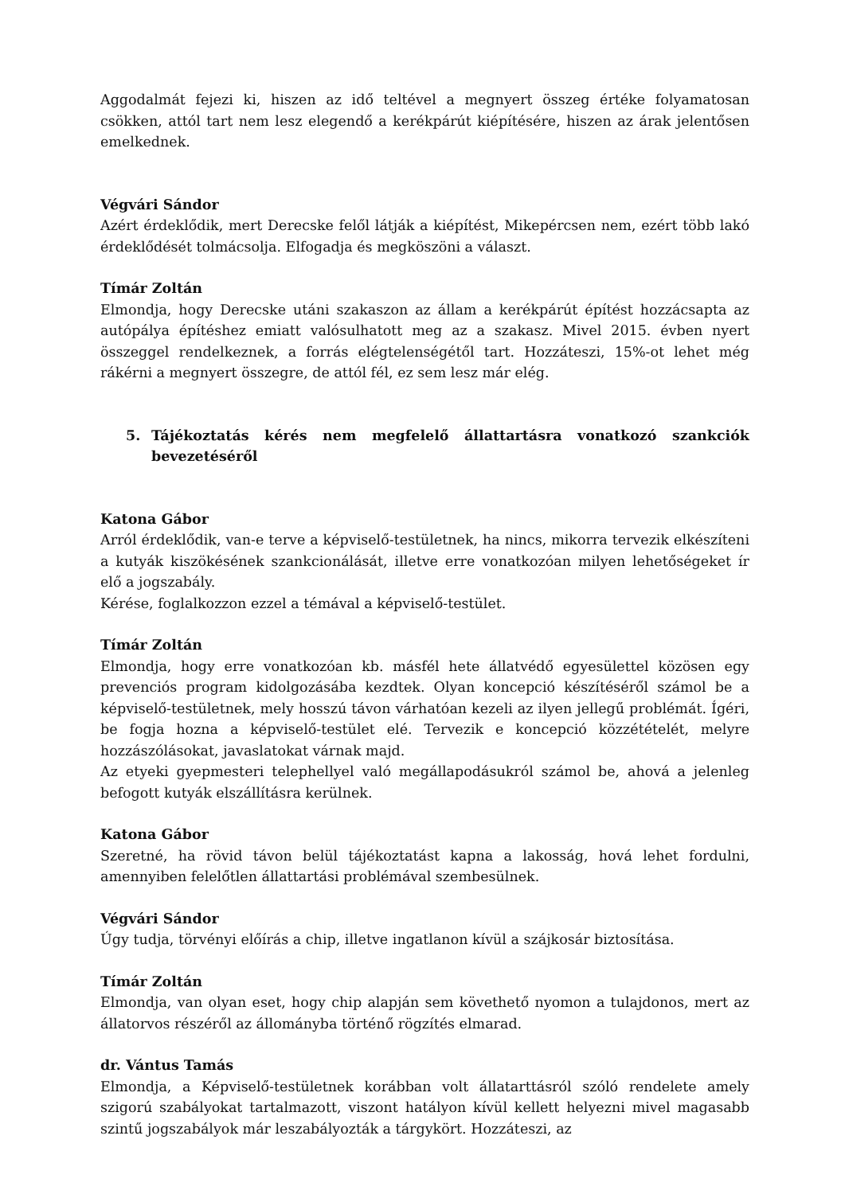Aggodalmát fejezi ki, hiszen az idő teltével a megnyert összeg értéke folyamatosan csökken, attól tart nem lesz elegendő a kerékpárút kiépítésére, hiszen az árak jelentősen emelkednek.
Végvári Sándor
Azért érdeklődik, mert Derecske felől látják a kiépítést, Mikepércsen nem, ezért több lakó érdeklődését tolmácsolja. Elfogadja és megköszöni a választ.
Tímár Zoltán
Elmondja, hogy Derecske utáni szakaszon az állam a kerékpárút építést hozzácsapta az autópálya építéshez emiatt valósulhatott meg az a szakasz. Mivel 2015. évben nyert összeggel rendelkeznek, a forrás elégtelenségétől tart. Hozzáteszi, 15%-ot lehet még rákérni a megnyert összegre, de attól fél, ez sem lesz már elég.
5. Tájékoztatás kérés nem megfelelő állattartásra vonatkozó szankciók bevezetéséről
Katona Gábor
Arról érdeklődik, van-e terve a képviselő-testületnek, ha nincs, mikorra tervezik elkészíteni a kutyák kiszökésének szankcionálását, illetve erre vonatkozóan milyen lehetőségeket ír elő a jogszabály.
Kérése, foglalkozzon ezzel a témával a képviselő-testület.
Tímár Zoltán
Elmondja, hogy erre vonatkozóan kb. másfél hete állatvédő egyesülettel közösen egy prevenciós program kidolgozásába kezdtek. Olyan koncepció készítéséről számol be a képviselő-testületnek, mely hosszú távon várhatóan kezeli az ilyen jellegű problémát. Ígéri, be fogja hozna a képviselő-testület elé. Tervezik e koncepció közzétételét, melyre hozzászólásokat, javaslatokat várnak majd.
Az etyeki gyepmesteri telephellyel való megállapodásukról számol be, ahová a jelenleg befogott kutyák elszállításra kerülnek.
Katona Gábor
Szeretné, ha rövid távon belül tájékoztatást kapna a lakosság, hová lehet fordulni, amennyiben felelőtlen állattartási problémával szembesülnek.
Végvári Sándor
Úgy tudja, törvényi előírás a chip, illetve ingatlanon kívül a szájkosár biztosítása.
Tímár Zoltán
Elmondja, van olyan eset, hogy chip alapján sem követhető nyomon a tulajdonos, mert az állatorvos részéről az állományba történő rögzítés elmarad.
dr. Vántus Tamás
Elmondja, a Képviselő-testületnek korábban volt állatarttásról szóló rendelete amely szigorú szabályokat tartalmazott, viszont hatályon kívül kellett helyezni mivel magasabb szintű jogszabályok már leszabályozták a tárgykört. Hozzáteszi, az